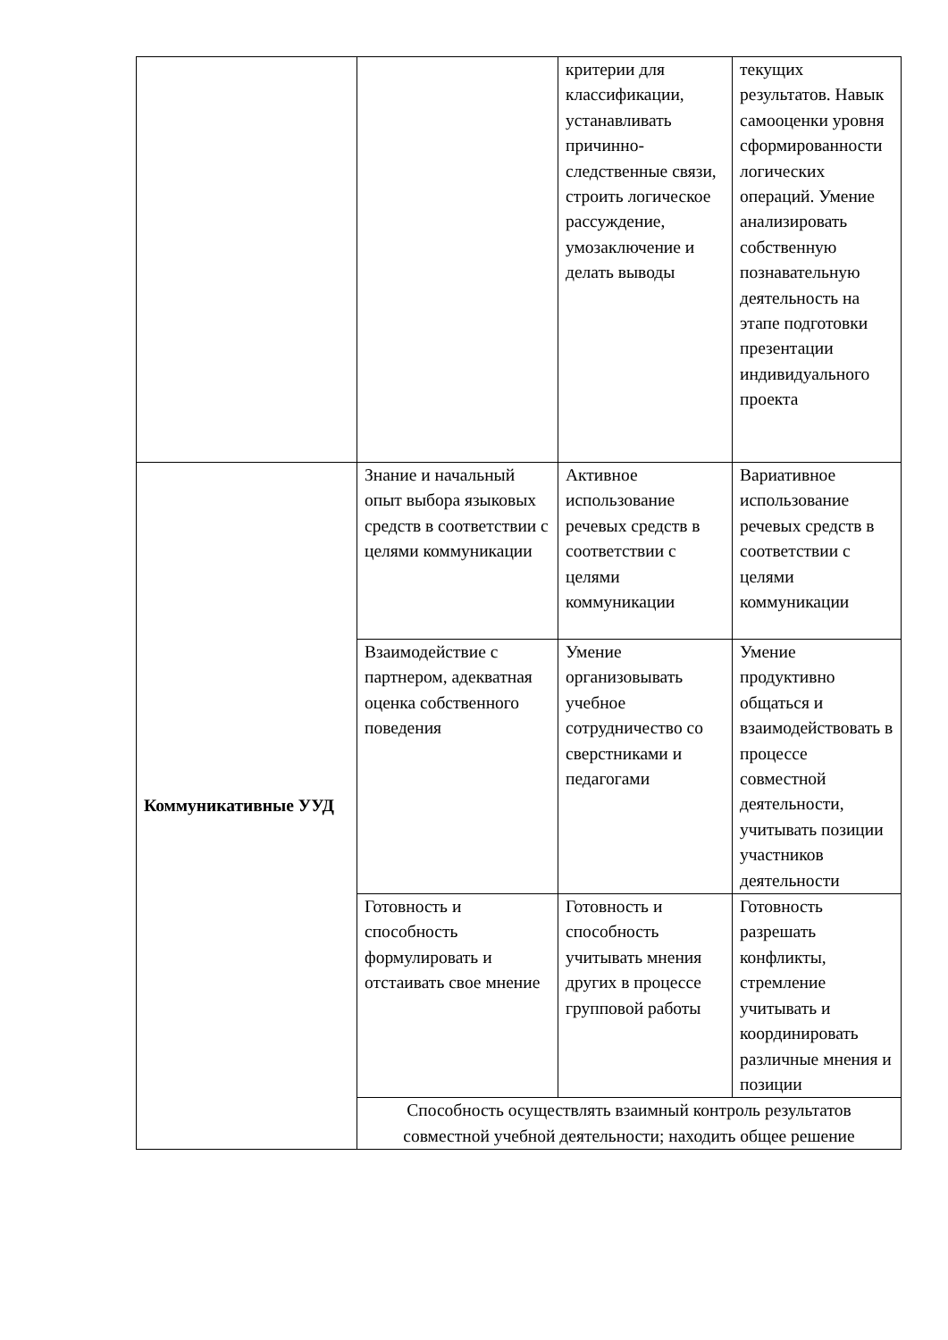| | | критерии для классификации, устанавливать причинно-следственные связи, строить логическое рассуждение, умозаключение и делать выводы | текущих результатов. Навык самооценки уровня сформированности логических операций. Умение анализировать собственную познавательную деятельность на этапе подготовки презентации индивидуального проекта |
| Коммуникативные УУД | Знание и начальный опыт выбора языковых средств в соответствии с целями коммуникации | Активное использование речевых средств в соответствии с целями коммуникации | Вариативное использование речевых средств в соответствии с целями коммуникации |
| | Взаимодействие с партнером, адекватная оценка собственного поведения | Умение организовывать учебное сотрудничество со сверстниками и педагогами | Умение продуктивно общаться и взаимодействовать в процессе совместной деятельности, учитывать позиции участников деятельности |
| | Готовность и способность формулировать и отстаивать свое мнение | Готовность и способность учитывать мнения других в процессе групповой работы | Готовность разрешать конфликты, стремление учитывать и координировать различные мнения и позиции |
| | Способность осуществлять взаимный контроль результатов совместной учебной деятельности; находить общее решение | | |